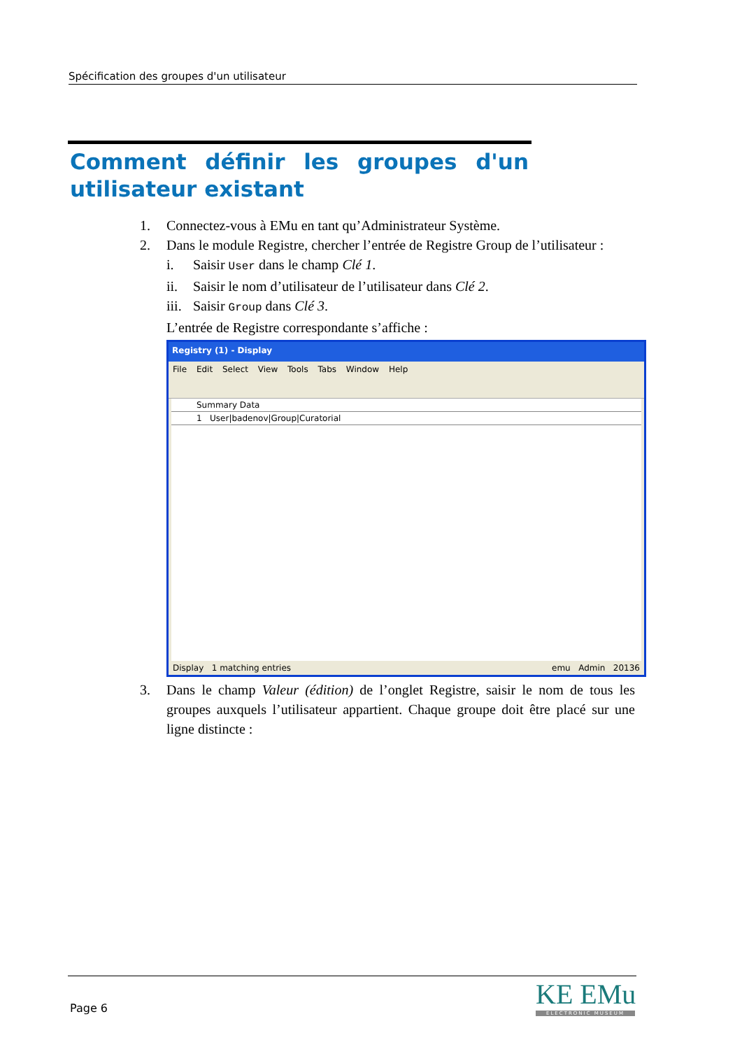Spécification des groupes d'un utilisateur
Comment définir les groupes d'un utilisateur existant
1. Connectez-vous à EMu en tant qu’Administrateur Système.
2. Dans le module Registre, chercher l’entrée de Registre Group de l’utilisateur :
i. Saisir User dans le champ Clé 1.
ii. Saisir le nom d’utilisateur de l’utilisateur dans Clé 2.
iii. Saisir Group dans Clé 3.
L’entrée de Registre correspondante s’affiche :
Registry (1) - Display
File Edit Select View Tools Tabs Window Help
Summary Data
1 User|badenov|Group|Curatorial
Display 1 matching entries emu Admin 20136
3. Dans le champ Valeur (édition) de l’onglet Registre, saisir le nom de tous les groupes auxquels l’utilisateur appartient. Chaque groupe doit être placé sur une ligne distincte :
Page 6 KE EMu
ELECTRONIC MUSEUM